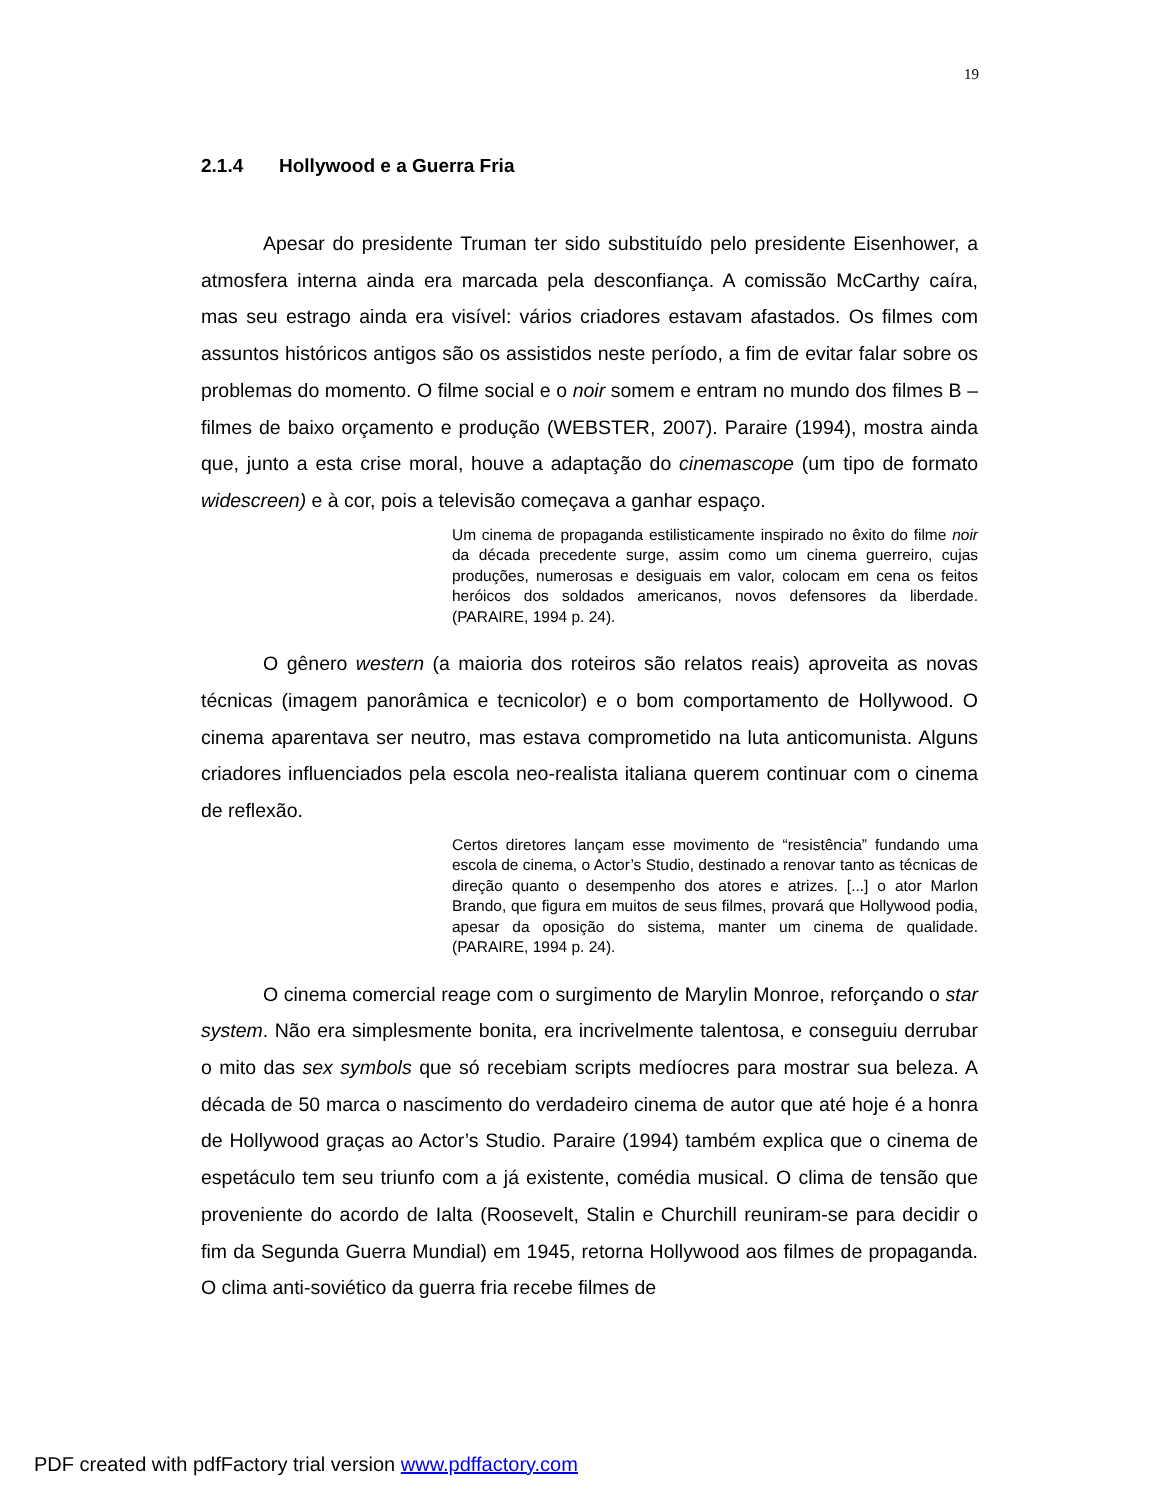19
2.1.4 Hollywood e a Guerra Fria
Apesar do presidente Truman ter sido substituído pelo presidente Eisenhower, a atmosfera interna ainda era marcada pela desconfiança. A comissão McCarthy caíra, mas seu estrago ainda era visível: vários criadores estavam afastados. Os filmes com assuntos históricos antigos são os assistidos neste período, a fim de evitar falar sobre os problemas do momento. O filme social e o noir somem e entram no mundo dos filmes B – filmes de baixo orçamento e produção (WEBSTER, 2007). Paraire (1994), mostra ainda que, junto a esta crise moral, houve a adaptação do cinemascope (um tipo de formato widescreen) e à cor, pois a televisão começava a ganhar espaço.
Um cinema de propaganda estilisticamente inspirado no êxito do filme noir da década precedente surge, assim como um cinema guerreiro, cujas produções, numerosas e desiguais em valor, colocam em cena os feitos heróicos dos soldados americanos, novos defensores da liberdade. (PARAIRE, 1994 p. 24).
O gênero western (a maioria dos roteiros são relatos reais) aproveita as novas técnicas (imagem panorâmica e tecnicolor) e o bom comportamento de Hollywood. O cinema aparentava ser neutro, mas estava comprometido na luta anticomunista. Alguns criadores influenciados pela escola neo-realista italiana querem continuar com o cinema de reflexão.
Certos diretores lançam esse movimento de “resistência” fundando uma escola de cinema, o Actor’s Studio, destinado a renovar tanto as técnicas de direção quanto o desempenho dos atores e atrizes. [...] o ator Marlon Brando, que figura em muitos de seus filmes, provará que Hollywood podia, apesar da oposição do sistema, manter um cinema de qualidade. (PARAIRE, 1994 p. 24).
O cinema comercial reage com o surgimento de Marylin Monroe, reforçando o star system. Não era simplesmente bonita, era incrivelmente talentosa, e conseguiu derrubar o mito das sex symbols que só recebiam scripts medíocres para mostrar sua beleza. A década de 50 marca o nascimento do verdadeiro cinema de autor que até hoje é a honra de Hollywood graças ao Actor’s Studio. Paraire (1994) também explica que o cinema de espetáculo tem seu triunfo com a já existente, comédia musical. O clima de tensão que proveniente do acordo de Ialta (Roosevelt, Stalin e Churchill reuniram-se para decidir o fim da Segunda Guerra Mundial) em 1945, retorna Hollywood aos filmes de propaganda. O clima anti-soviético da guerra fria recebe filmes de
PDF created with pdfFactory trial version www.pdffactory.com